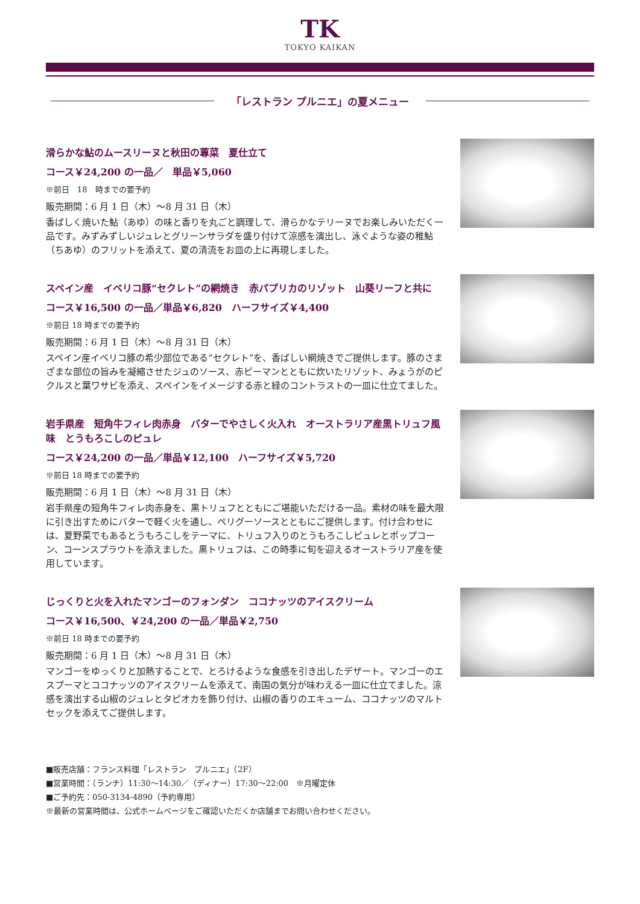TK
TOKYO KAIKAN
「レストラン プルニエ」の夏メニュー
滑らかな鮎のムースリーヌと秋田の蓴菜　夏仕立て
コース￥24,200 の一品／　単品￥5,060
※前日　18　時までの要予約
販売期間：6 月 1 日（木）～8 月 31 日（木）
香ばしく焼いた鮎（あゆ）の味と香りを丸ごと調理して、滑らかなテリーヌでお楽しみいただく一品です。みずみずしいジュレとグリーンサラダを盛り付けて涼感を演出し、泳ぐような姿の稚鮎（ちあゆ）のフリットを添えて、夏の清流をお皿の上に再現しました。
スペイン産　イベリコ豚“セクレト”の網焼き　赤パプリカのリゾット　山葵リーフと共に
コース￥16,500 の一品／単品￥6,820　ハーフサイズ￥4,400
※前日 18 時までの要予約
販売期間：6 月 1 日（木）～8 月 31 日（木）
スペイン産イベリコ豚の希少部位である“セクレト”を、香ばしい網焼きでご提供します。豚のさまざまな部位の旨みを凝縮させたジュのソース、赤ピーマンとともに炊いたリゾット、みょうがのピクルスと葉ワサビを添え、スペインをイメージする赤と緑のコントラストの一皿に仕立てました。
岩手県産　短角牛フィレ肉赤身　バターでやさしく火入れ　オーストラリア産黒トリュフ風味　とうもろこしのピュレ
コース￥24,200 の一品／単品￥12,100　ハーフサイズ￥5,720
※前日 18 時までの要予約
販売期間：6 月 1 日（木）～8 月 31 日（木）
岩手県産の短角牛フィレ肉赤身を、黒トリュフとともにご堪能いただける一品。素材の味を最大限に引き出すためにバターで軽く火を通し、ペリグーソースとともにご提供します。付け合わせには、夏野菜でもあるとうもろこしをテーマに、トリュフ入りのとうもろこしピュレとポップコーン、コーンスプラウトを添えました。黒トリュフは、この時季に旬を迎えるオーストラリア産を使用しています。
じっくりと火を入れたマンゴーのフォンダン　ココナッツのアイスクリーム
コース￥16,500、￥24,200 の一品／単品￥2,750
※前日 18 時までの要予約
販売期間：6 月 1 日（木）～8 月 31 日（木）
マンゴーをゆっくりと加熱することで、とろけるような食感を引き出したデザート。マンゴーのエスプーマとココナッツのアイスクリームを添えて、南国の気分が味わえる一皿に仕立てました。涼感を演出する山椒のジュレとタピオカを飾り付け、山椒の香りのエキューム、ココナッツのマルトセックを添えてご提供します。
■販売店舗：フランス料理「レストラン　プルニエ」（2F）
■営業時間：（ランチ）11:30～14:30／（ディナー）17:30～22:00　※月曜定休
■ご予約先：050-3134-4890（予約専用）
※最新の営業時間は、公式ホームページをご確認いただくか店舗までお問い合わせください。